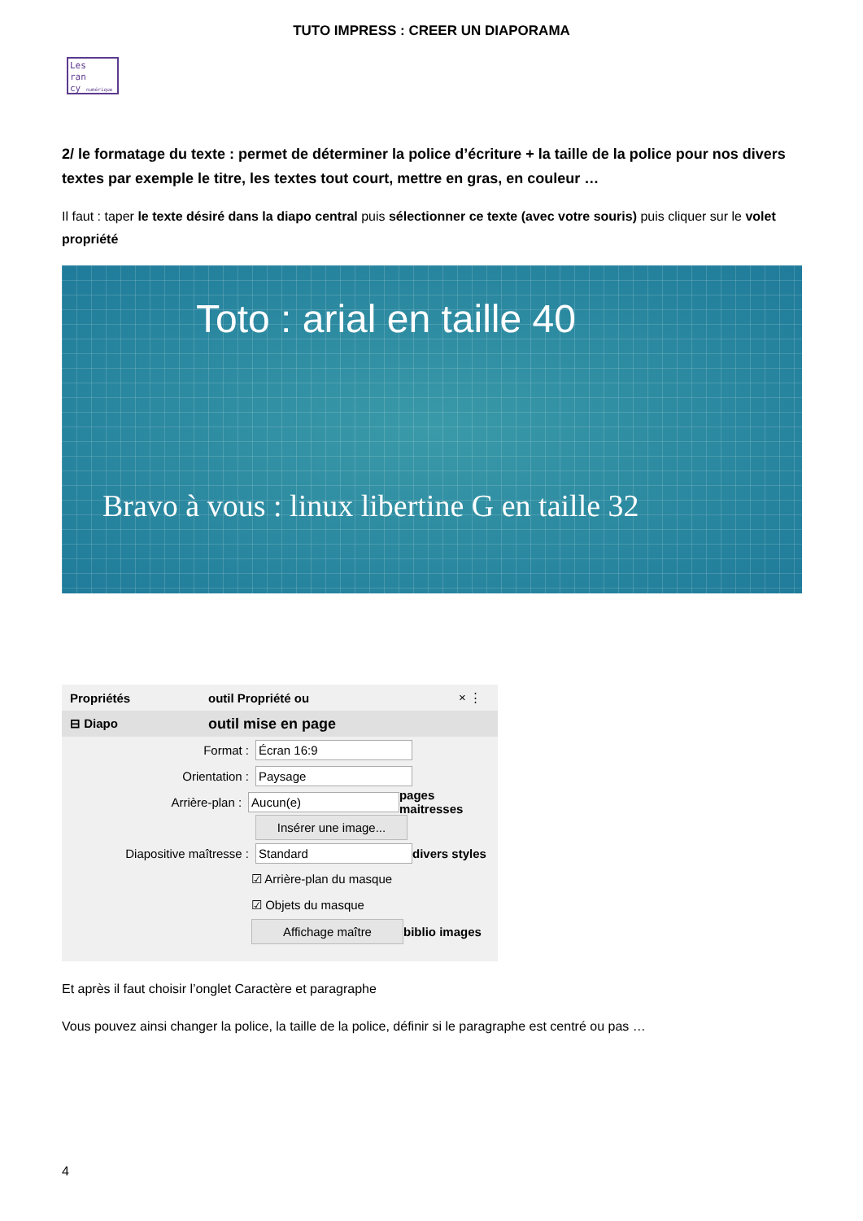TUTO IMPRESS : CREER UN DIAPORAMA
Les
ran
cy numérique
2/ le formatage du texte : permet de déterminer la police d’écriture + la taille de la police pour nos divers textes par exemple le titre, les textes tout court, mettre en gras, en couleur …
Il faut : taper le texte désiré dans la diapo central puis sélectionner ce texte (avec votre souris) puis cliquer sur le volet propriété
Toto : arial en taille 40
Bravo à vous : linux libertine G en taille 32
Propriétés outil Propriété ou × ⋮
⊟ Diapo outil mise en page
Format : Écran 16:9
Orientation : Paysage
Arrière-plan : Aucun(e) pages maitresses
Insérer une image...
Diapositive maîtresse : Standard divers styles
☑ Arrière-plan du masque
☑ Objets du masque
Affichage maître biblio images
Et après il faut choisir l’onglet Caractère et paragraphe
Vous pouvez ainsi changer la police, la taille de la police, définir si le paragraphe est centré ou pas …
4